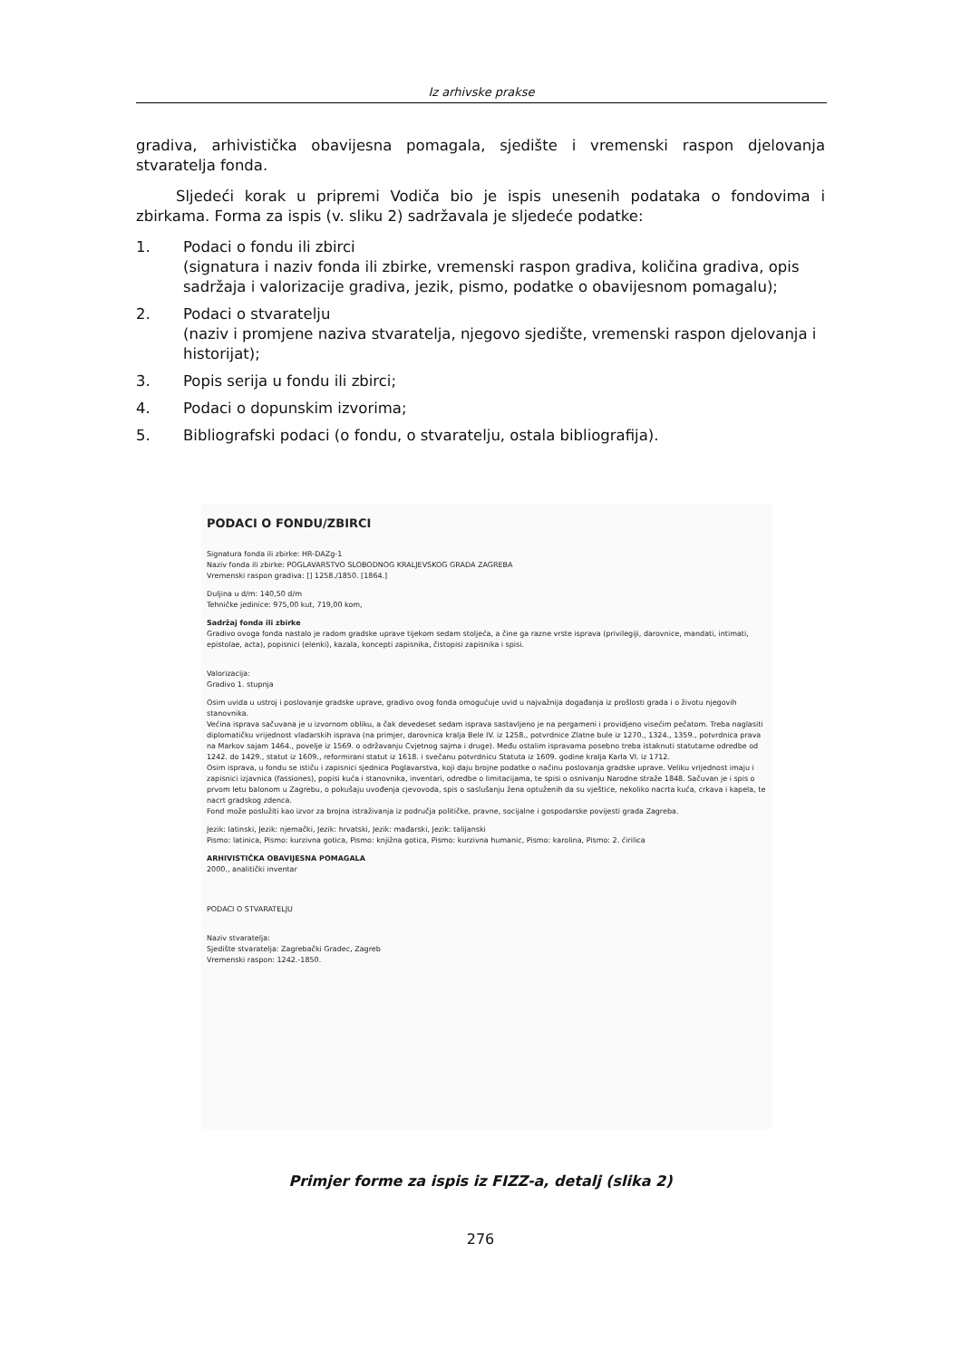Iz arhivske prakse
gradiva, arhivistička obavijesna pomagala, sjedište i vremenski raspon djelovanja stvaratelja fonda.
Sljedeći korak u pripremi Vodiča bio je ispis unesenih podataka o fondovima i zbirkama. Forma za ispis (v. sliku 2) sadržavala je sljedeće podatke:
1. Podaci o fondu ili zbirci
(signatura i naziv fonda ili zbirke, vremenski raspon gradiva, količina gradiva, opis sadržaja i valorizacije gradiva, jezik, pismo, podatke o obavijesnom pomagalu);
2. Podaci o stvaratelju
(naziv i promjene naziva stvaratelja, njegovo sjedište, vremenski raspon djelovanja i historijat);
3. Popis serija u fondu ili zbirci;
4. Podaci o dopunskim izvorima;
5. Bibliografski podaci (o fondu, o stvaratelju, ostala bibliografija).
PODACI O FONDU/ZBIRCI
Signatura fonda ili zbirke: HR-DAZg-1
Naziv fonda ili zbirke: POGLAVARSTVO SLOBODNOG KRALJEVSKOG GRADA ZAGREBA
Vremenski raspon gradiva: [] 1258./1850. [1864.]
Duljina u d/m: 140,50 d/m
Tehničke jedinice: 975,00 kut, 719,00 kom,
Sadržaj fonda ili zbirke
Gradivo ovoga fonda nastalo je radom gradske uprave tijekom sedam stoljeća, a čine ga razne vrste isprava (privilegiji, darovnice, mandati, intimati, epistolae, acta), popisnici (elenki), kazala, koncepti zapisnika, čistopisi zapisnika i spisi.
Valorizacija:
Gradivo 1. stupnja
Osim uvida u ustroj i poslovanje gradske uprave, gradivo ovog fonda omogućuje uvid u najvažnija događanja iz prošlosti grada i o životu njegovih stanovnika.
Većina isprava sačuvana je u izvornom obliku, a čak devedeset sedam isprava sastavljeno je na pergameni i providjeno visećim pečatom. Treba naglasiti diplomatičku vrijednost vladarskih isprava (na primjer, darovnica kralja Bele IV. iz 1258., potvrdnice Zlatne bule iz 1270., 1324., 1359., potvrdnica prava na Markov sajam 1464., povelje iz 1569. o održavanju Cvjetnog sajma i druge). Među ostalim ispravama posebno treba istaknuti statutarne odredbe od 1242. do 1429., statut iz 1609., reformirani statut iz 1618. i svečanu potvrdnicu Statuta iz 1609. godine kralja Karla VI. iz 1712.
Osim isprava, u fondu se ističu i zapisnici sjednica Poglavarstva, koji daju brojne podatke o načinu poslovanja gradske uprave. Veliku vrijednost imaju i zapisnici izjavnica (fassiones), popisi kuća i stanovnika, inventari, odredbe o limitacijama, te spisi o osnivanju Narodne straže 1848. Sačuvan je i spis o prvom letu balonom u Zagrebu, o pokušaju uvođenja cjevovoda, spis o saslušanju žena optuženih da su vještice, nekoliko nacrta kuća, crkava i kapela, te nacrt gradskog zdenca.
Fond može poslužiti kao izvor za brojna istraživanja iz područja političke, pravne, socijalne i gospodarske povijesti grada Zagreba.
Jezik: latinski, Jezik: njemački, Jezik: hrvatski, Jezik: mađarski, Jezik: talijanski
Pismo: latinica, Pismo: kurzivna gotica, Pismo: knjižna gotica, Pismo: kurzivna humanic, Pismo: karolina, Pismo: 2. ćirilica
ARHIVISTIČKA OBAVIJESNA POMAGALA
2000., analitički inventar
PODACI O STVARATELJU
Naziv stvaratelja:
Sjedište stvaratelja: Zagrebački Gradec, Zagreb
Vremenski raspon: 1242.-1850.
Primjer forme za ispis iz FIZZ-a, detalj (slika 2)
276